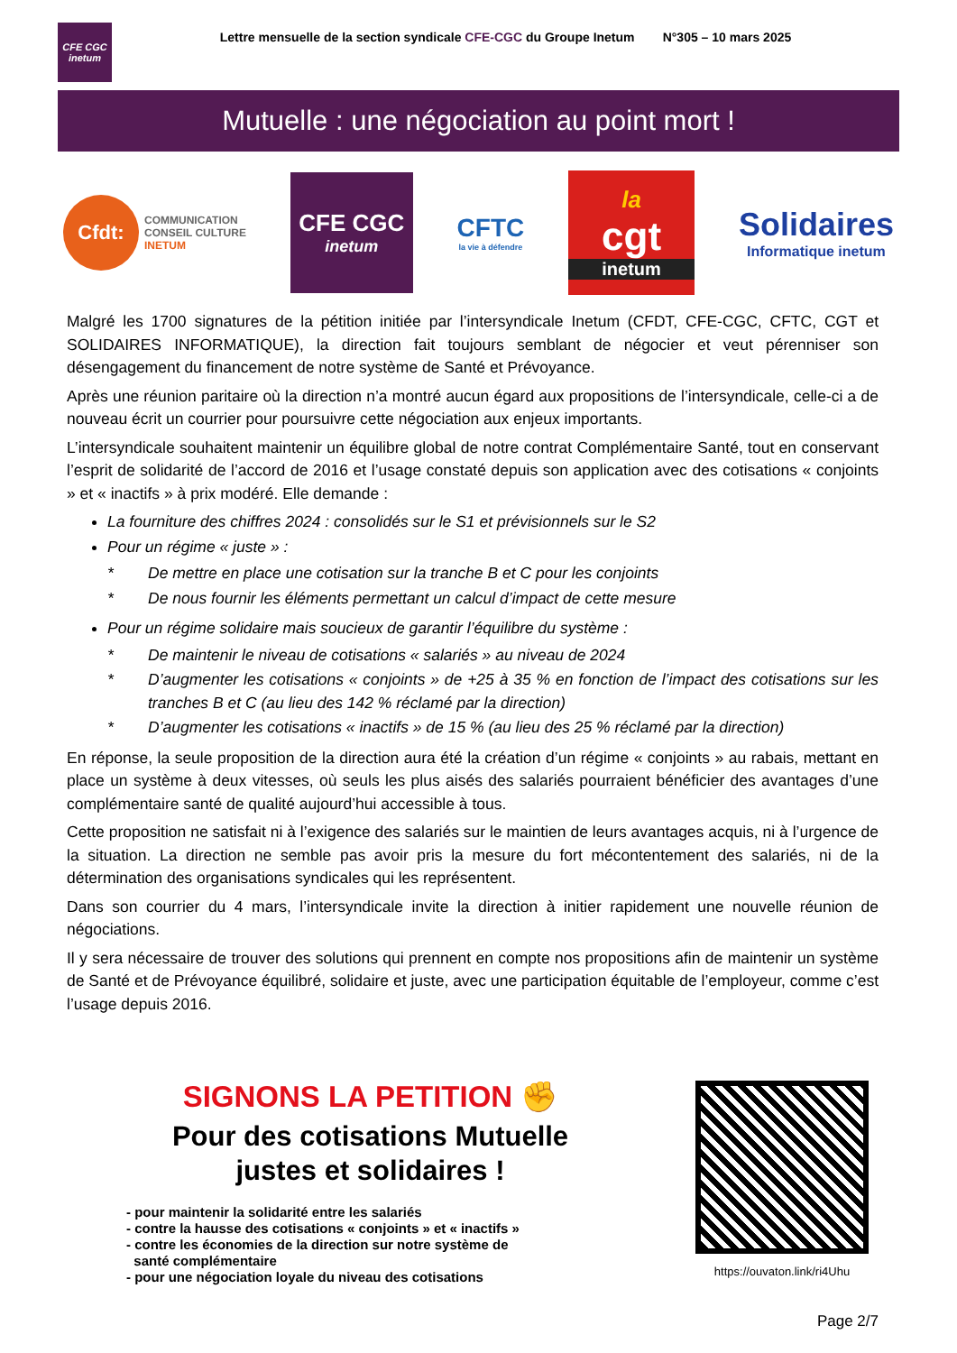CFE CGC
inetum
Lettre mensuelle de la section syndicale CFE-CGC du Groupe Inetum N°305 – 10 mars 2025
Mutuelle : une négociation au point mort !
Cfdt: COMMUNICATION
CONSEIL CULTURE
INETUM
CFE CGC
inetum
CFTC
la vie à défendre
la
cgt
inetum
Solidaires
Informatique inetum
Malgré les 1700 signatures de la pétition initiée par l’intersyndicale Inetum (CFDT, CFE-CGC, CFTC, CGT et SOLIDAIRES INFORMATIQUE), la direction fait toujours semblant de négocier et veut pérenniser son désengagement du financement de notre système de Santé et Prévoyance.
Après une réunion paritaire où la direction n’a montré aucun égard aux propositions de l’intersyndicale, celle-ci a de nouveau écrit un courrier pour poursuivre cette négociation aux enjeux importants.
L’intersyndicale souhaitent maintenir un équilibre global de notre contrat Complémentaire Santé, tout en conservant l’esprit de solidarité de l’accord de 2016 et l’usage constaté depuis son application avec des cotisations « conjoints » et « inactifs » à prix modéré. Elle demande :
La fourniture des chiffres 2024 : consolidés sur le S1 et prévisionnels sur le S2
Pour un régime « juste » :
* De mettre en place une cotisation sur la tranche B et C pour les conjoints
* De nous fournir les éléments permettant un calcul d’impact de cette mesure
Pour un régime solidaire mais soucieux de garantir l’équilibre du système :
* De maintenir le niveau de cotisations « salariés » au niveau de 2024
* D’augmenter les cotisations « conjoints » de +25 à 35 % en fonction de l’impact des cotisations sur les tranches B et C (au lieu des 142 % réclamé par la direction)
* D’augmenter les cotisations « inactifs » de 15 % (au lieu des 25 % réclamé par la direction)
En réponse, la seule proposition de la direction aura été la création d’un régime « conjoints » au rabais, mettant en place un système à deux vitesses, où seuls les plus aisés des salariés pourraient bénéficier des avantages d’une complémentaire santé de qualité aujourd’hui accessible à tous.
Cette proposition ne satisfait ni à l’exigence des salariés sur le maintien de leurs avantages acquis, ni à l’urgence de la situation. La direction ne semble pas avoir pris la mesure du fort mécontentement des salariés, ni de la détermination des organisations syndicales qui les représentent.
Dans son courrier du 4 mars, l’intersyndicale invite la direction à initier rapidement une nouvelle réunion de négociations.
Il y sera nécessaire de trouver des solutions qui prennent en compte nos propositions afin de maintenir un système de Santé et de Prévoyance équilibré, solidaire et juste, avec une participation équitable de l’employeur, comme c’est l’usage depuis 2016.
SIGNONS LA PETITION ✊
Pour des cotisations Mutuelle
justes et solidaires !
- pour maintenir la solidarité entre les salariés
- contre la hausse des cotisations « conjoints » et « inactifs »
- contre les économies de la direction sur notre système de
santé complémentaire
- pour une négociation loyale du niveau des cotisations
https://ouvaton.link/ri4Uhu
Page 2/7